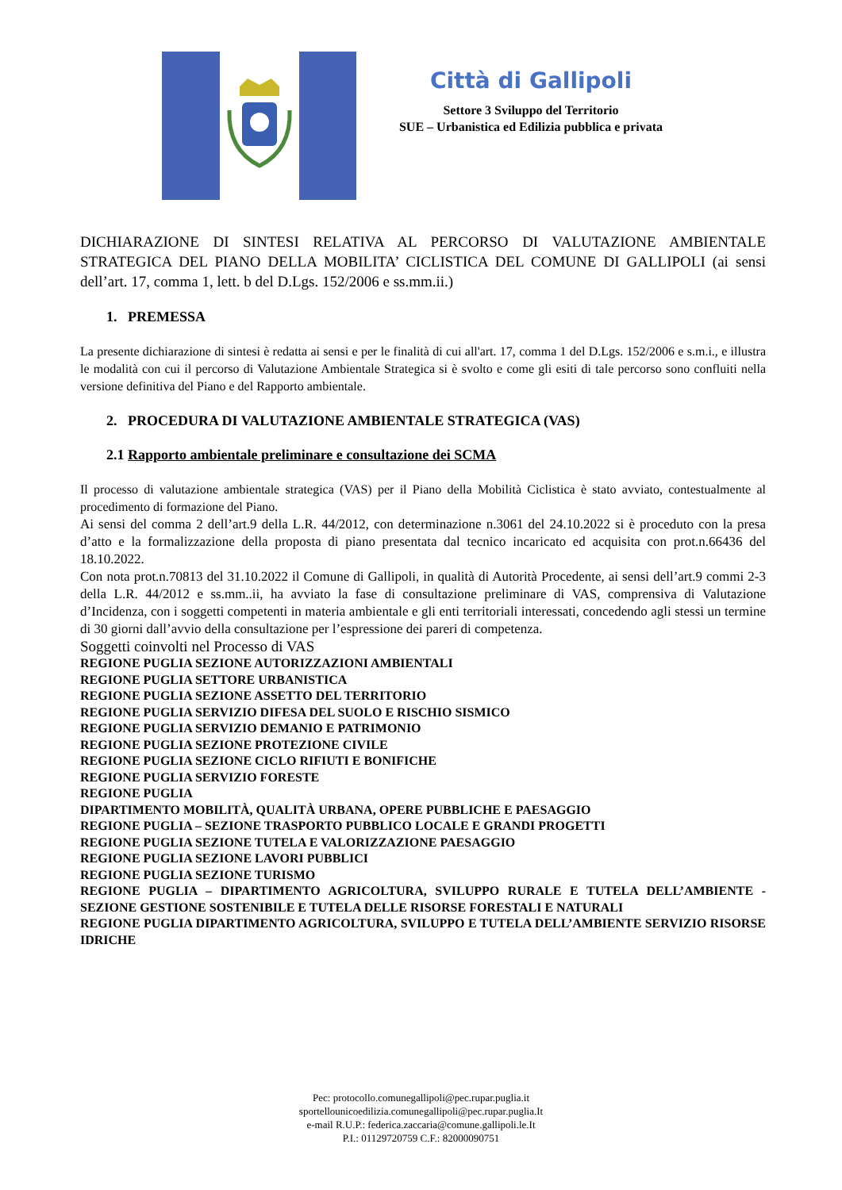Città di Gallipoli
Settore 3 Sviluppo del Territorio
SUE – Urbanistica ed Edilizia pubblica e privata
DICHIARAZIONE DI SINTESI RELATIVA AL PERCORSO DI VALUTAZIONE AMBIENTALE STRATEGICA DEL PIANO DELLA MOBILITA’ CICLISTICA DEL COMUNE DI GALLIPOLI (ai sensi dell’art. 17, comma 1, lett. b del D.Lgs. 152/2006 e ss.mm.ii.)
1. PREMESSA
La presente dichiarazione di sintesi è redatta ai sensi e per le finalità di cui all'art. 17, comma 1 del D.Lgs. 152/2006 e s.m.i., e illustra le modalità con cui il percorso di Valutazione Ambientale Strategica si è svolto e come gli esiti di tale percorso sono confluiti nella versione definitiva del Piano e del Rapporto ambientale.
2. PROCEDURA DI VALUTAZIONE AMBIENTALE STRATEGICA (VAS)
2.1 Rapporto ambientale preliminare e consultazione dei SCMA
Il processo di valutazione ambientale strategica (VAS) per il Piano della Mobilità Ciclistica è stato avviato, contestualmente al procedimento di formazione del Piano.
Ai sensi del comma 2 dell’art.9 della L.R. 44/2012, con determinazione n.3061 del 24.10.2022 si è proceduto con la presa d’atto e la formalizzazione della proposta di piano presentata dal tecnico incaricato ed acquisita con prot.n.66436 del 18.10.2022.
Con nota prot.n.70813 del 31.10.2022 il Comune di Gallipoli, in qualità di Autorità Procedente, ai sensi dell’art.9 commi 2-3 della L.R. 44/2012 e ss.mm..ii, ha avviato la fase di consultazione preliminare di VAS, comprensiva di Valutazione d’Incidenza, con i soggetti competenti in materia ambientale e gli enti territoriali interessati, concedendo agli stessi un termine di 30 giorni dall’avvio della consultazione per l’espressione dei pareri di competenza.
Soggetti coinvolti nel Processo di VAS
REGIONE PUGLIA SEZIONE AUTORIZZAZIONI AMBIENTALI
REGIONE PUGLIA SETTORE URBANISTICA
REGIONE PUGLIA SEZIONE ASSETTO DEL TERRITORIO
REGIONE PUGLIA SERVIZIO DIFESA DEL SUOLO E RISCHIO SISMICO
REGIONE PUGLIA SERVIZIO DEMANIO E PATRIMONIO
REGIONE PUGLIA SEZIONE PROTEZIONE CIVILE
REGIONE PUGLIA SEZIONE CICLO RIFIUTI E BONIFICHE
REGIONE PUGLIA SERVIZIO FORESTE
REGIONE PUGLIA
DIPARTIMENTO MOBILITÀ, QUALITÀ URBANA, OPERE PUBBLICHE E PAESAGGIO
REGIONE PUGLIA – SEZIONE TRASPORTO PUBBLICO LOCALE E GRANDI PROGETTI
REGIONE PUGLIA SEZIONE TUTELA E VALORIZZAZIONE PAESAGGIO
REGIONE PUGLIA SEZIONE LAVORI PUBBLICI
REGIONE PUGLIA SEZIONE TURISMO
REGIONE PUGLIA – DIPARTIMENTO AGRICOLTURA, SVILUPPO RURALE E TUTELA DELL’AMBIENTE - SEZIONE GESTIONE SOSTENIBILE E TUTELA DELLE RISORSE FORESTALI E NATURALI
REGIONE PUGLIA DIPARTIMENTO AGRICOLTURA, SVILUPPO E TUTELA DELL’AMBIENTE SERVIZIO RISORSE IDRICHE
Pec: protocollo.comunegallipoli@pec.rupar.puglia.it
sportellounicoedilizia.comunegallipoli@pec.rupar.puglia.It
e-mail R.U.P.: federica.zaccaria@comune.gallipoli.le.It
P.I.: 01129720759 C.F.: 82000090751